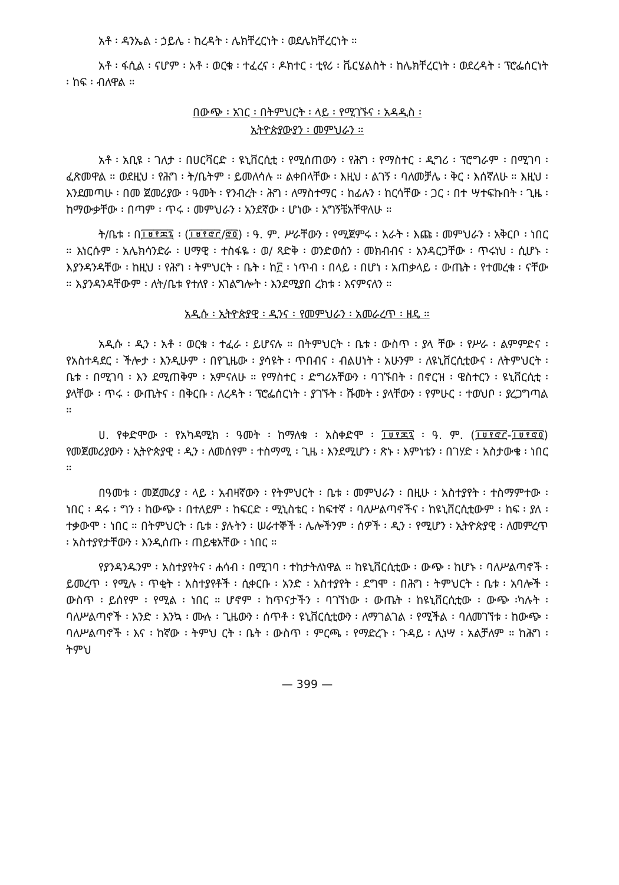አቶ ፡ ዳንኤል ፡ ኃይሌ ፡ ከረዳት ፡ ሌክቸረርነት ፡ ወደሌክቸረርነት ።
አቶ ፡ ፋሲል ፡ ናሆም ፡ አቶ ፡ ወርቁ ፡ ተፈረና ፡ ዶክተር ፡ ቲየሪ ፡ ቬርሄልስት ፡ ከሌክቸረርነት ፡ ወደረዳት ፡ ፕሮፌሰርነት ፡ ከፍ ፡ ብለዋል ።
በውጭ ፡ አገር ፡ በትምህርት ፡ ላይ ፡ የሚገኙና ፡ አዳዲስ ፡
ኢትዮጵያውያን ፡ መምህራን ።
አቶ ፡ አቢዩ ፡ ገለታ ፡ በሀርቫርድ ፡ ዩኒቨርሲቲ ፡ የሚሰጠውን ፡ የሕግ ፡ የማስተር ፡ ዲግሪ ፡ ፕሮግራም ፡ በሚገባ ፡ ፈጽመዋል ። ወደዚህ ፡ የሕግ ፡ ት/ቤትም ፡ ይመለሳሉ ። ልቀበላቸው ፡ እዚህ ፡ ልገኝ ፡ ባለመቻሌ ፡ ቅር ፡ እሰኛለሁ ። እዚህ ፡ እንደመጣሁ ፡ በመ ጀመሪያው ፡ ዓመት ፡ የንብረት ፡ ሕግ ፡ ለማስተማር ፡ ከፊሉን ፡ ከርሳቸው ፡ ጋር ፡ በተ ሣተፍኩበት ፡ ጊዜ ፡ ከማውቃቸው ፡ በጣም ፡ ጥሩ ፡ መምህራን ፡ አንደኛው ፡ ሆነው ፡ አግኝቼአቸዋለሁ ።
ት/ቤቱ ፡ በ፲፱፻፷፯ ፡ (፲፱፻፸፫/፸፬) ፡ ዓ. ም. ሥራቸውን ፡ የሚጀምሩ ፡ አራት ፡ እጩ ፡ መምህራን ፡ አቅርቦ ፡ ነበር ። እነርሱም ፡ አሌክሳንድራ ፡ ሀማዊ ፡ ተስፋዬ ፡ ወ/ ጻድቅ ፡ ወንድወሰን ፡ መክብብና ፡ አንዳርጋቸው ፡ ጥሩነህ ፡ ሲሆኑ ፡ እያንዳንዳቸው ፡ ከዚህ ፡ የሕግ ፡ ትምህርት ፡ ቤት ፡ ከ፫ ፡ ነጥብ ፡ በላይ ፡ በሆነ ፡ አጠቃላይ ፡ ውጤት ፡ የተመረቁ ፡ ናቸው ። እያንዳንዳቸውም ፡ ለት/ቤቱ የተለየ ፡ አገልግሎት ፡ እንደሚያበ ረክቱ ፡ እናምናለን ።
አዲሱ ፡ ኢትዮጵያዊ ፡ ዲንና ፡ የመምህራን ፡ አመራረጥ ፡ ዘዴ ።
አዲሱ ፡ ዲን ፡ አቶ ፡ ወርቁ ፡ ተፈራ ፡ ይሆናሉ ። በትምህርት ፡ ቤቱ ፡ ውስጥ ፡ ያላ ቸው ፡ የሥራ ፡ ልምምድና ፡ የአስተዳደር ፡ ችሎታ ፡ እንዲሁም ፡ በየጊዜው ፡ ያሳዩት ፡ ጥበብና ፡ ብልሀነት ፡ አሁንም ፡ ለዩኒቨርሲቲውና ፡ ለትምህርት ፡ ቤቱ ፡ በሚገባ ፡ እን ደሚጠቅም ፡ አምናለሁ ። የማስተር ፡ ድግሪአቸውን ፡ ባገኙበት ፡ በኖርዝ ፡ ዌስተርን ፡ ዩኒቨርሲቲ ፡ ያላቸው ፡ ጥሩ ፡ ውጤትና ፡ በቅርቡ ፡ ለረዳት ፡ ፕሮፌሰርነት ፡ ያገኙት ፡ ሹመት ፡ ያላቸውን ፡ የምሁር ፡ ተወህቦ ፡ ያረጋግጣል ።
ሀ. የቀድሞው ፡ የአካዳሚክ ፡ ዓመት ፡ ከማለቁ ፡ አስቀድሞ ፡ ፲፱፻፷፯ ፡ ዓ. ም. (፲፱፻፸፫-፲፱፻፸፬) የመጀመሪያውን ፡ ኢትዮጵያዊ ፡ ዲን ፡ ለመሰየም ፡ ተስማሚ ፡ ጊዜ ፡ እንደሚሆን ፡ ጽኑ ፡ እምነቴን ፡ በገሃድ ፡ አስታውቄ ፡ ነበር ።
በዓመቱ ፡ መጀመሪያ ፡ ላይ ፡ አብዛኛውን ፡ የትምህርት ፡ ቤቱ ፡ መምህራን ፡ በዚሁ ፡ አስተያየት ፡ ተስማምተው ፡ ነበር ፡ ዳሩ ፡ ግን ፡ ከውጭ ፡ በተለይም ፡ ከፍርድ ፡ ሚኒስቴር ፡ ከፍተኛ ፡ ባለሥልጣኖችና ፡ ከዩኒቨርሲቲውም ፡ ከፍ ፡ ያለ ፡ ተቃውሞ ፡ ነበር ። በትምህርት ፡ ቤቱ ፡ ያሉትን ፡ ሠራተኞች ፡ ሌሎችንም ፡ ሰዎች ፡ ዲን ፡ የሚሆን ፡ ኢትዮጵያዊ ፡ ለመምረጥ ፡ አስተያየታቸውን ፡ እንዲሰጡ ፡ ጠይቄአቸው ፡ ነበር ።
የያንዳንዱንም ፡ አስተያየትና ፡ ሐሳብ ፡ በሚገባ ፡ ተከታትለነዋል ። ከዩኒቨርሲቲው ፡ ውጭ ፡ ከሆኑ ፡ ባለሥልጣኖች ፡ ይመረጥ ፡ የሚሉ ፡ ጥቂት ፡ አስተያየቶች ፡ ሲቀርቡ ፡ አንድ ፡ አስተያየት ፡ ደግሞ ፡ በሕግ ፡ ትምህርት ፡ ቤቱ ፡ አባሎች ፡ ውስጥ ፡ ይሰየም ፡ የሚል ፡ ነበር ። ሆኖም ፡ ከጥናታችን ፡ ባገኘነው ፡ ውጤት ፡ ከዩኒቨርሲቲው ፡ ውጭ ፡ካሉት ፡ ባለሥልጣኖች ፡ አንድ ፡ እንኳ ፡ ሙሉ ፡ ጊዜውን ፡ ሰጥቶ ፡ ዩኒቨርሲቲውን ፡ ለማገልገል ፡ የሚችል ፡ ባለመገኘቱ ፡ ከውጭ ፡ ባለሥልጣኖች ፡ እና ፡ ከኛው ፡ ትምህ ርት ፡ ቤት ፡ ውስጥ ፡ ምርጫ ፡ የማድረጉ ፡ ጉዳይ ፡ ሊነሣ ፡ አልቻለም ። ከሕግ ፡ ትምህ
— 399 —